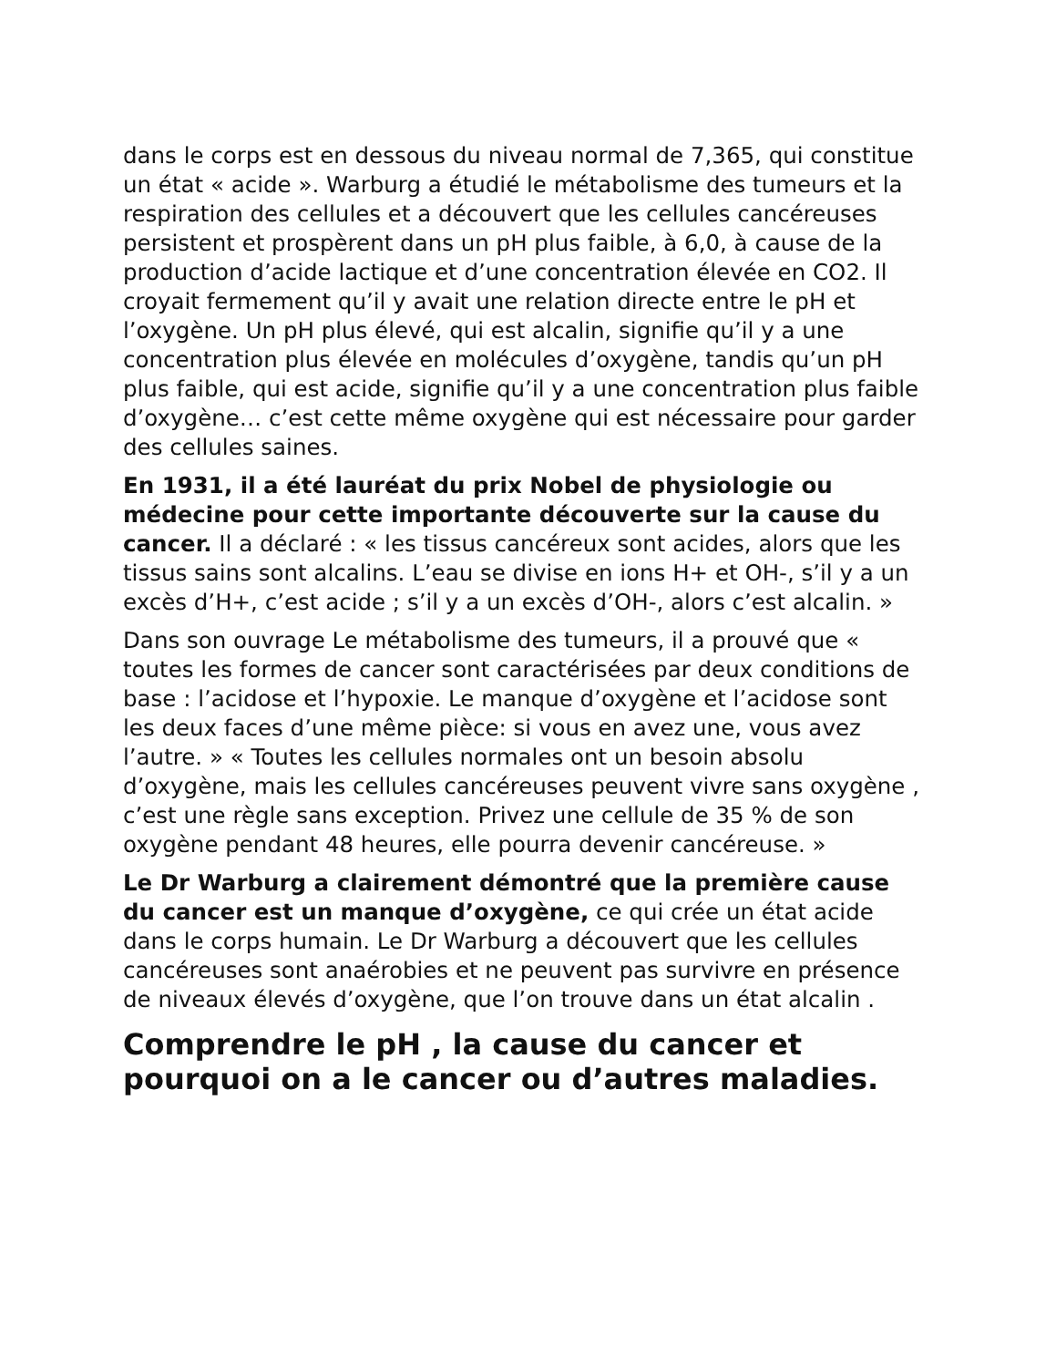dans le corps est en dessous du niveau normal de 7,365, qui constitue un état « acide ». Warburg a étudié le métabolisme des tumeurs et la respiration des cellules et a découvert que les cellules cancéreuses persistent et prospèrent dans un pH plus faible, à 6,0, à cause de la production d’acide lactique et d’une concentration élevée en CO2. Il croyait fermement qu’il y avait une relation directe entre le pH et l’oxygène. Un pH plus élevé, qui est alcalin, signifie qu’il y a une concentration plus élevée en molécules d’oxygène, tandis qu’un pH plus faible, qui est acide, signifie qu’il y a une concentration plus faible d’oxygène… c’est cette même oxygène qui est nécessaire pour garder des cellules saines.
En 1931, il a été lauréat du prix Nobel de physiologie ou médecine pour cette importante découverte sur la cause du cancer. Il a déclaré : « les tissus cancéreux sont acides, alors que les tissus sains sont alcalins. L’eau se divise en ions H+ et OH-, s’il y a un excès d’H+, c’est acide ; s’il y a un excès d’OH-, alors c’est alcalin. »
Dans son ouvrage Le métabolisme des tumeurs, il a prouvé que « toutes les formes de cancer sont caractérisées par deux conditions de base : l’acidose et l’hypoxie. Le manque d’oxygène et l’acidose sont les deux faces d’une même pièce: si vous en avez une, vous avez l’autre. » « Toutes les cellules normales ont un besoin absolu d’oxygène, mais les cellules cancéreuses peuvent vivre sans oxygène , c’est une règle sans exception. Privez une cellule de 35 % de son oxygène pendant 48 heures, elle pourra devenir cancéreuse. »
Le Dr Warburg a clairement démontré que la première cause du cancer est un manque d’oxygène, ce qui crée un état acide dans le corps humain. Le Dr Warburg a découvert que les cellules cancéreuses sont anaérobies et ne peuvent pas survivre en présence de niveaux élevés d’oxygène, que l’on trouve dans un état alcalin .
Comprendre le pH , la cause du cancer et pourquoi on a le cancer ou d’autres maladies.